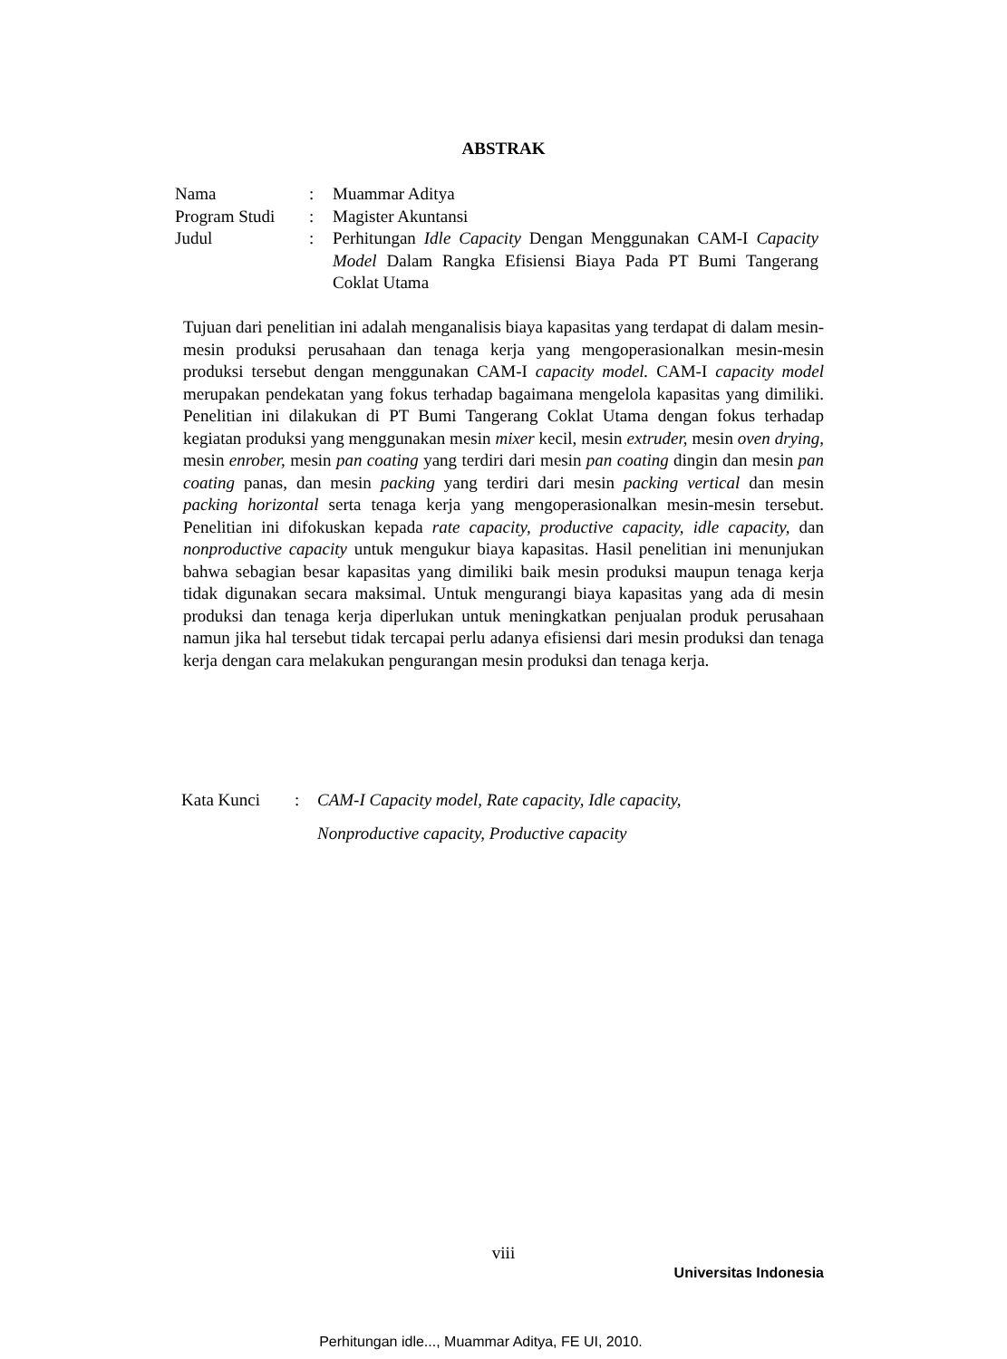ABSTRAK
| Nama | : | Muammar Aditya |
| Program Studi | : | Magister Akuntansi |
| Judul | : | Perhitungan Idle Capacity Dengan Menggunakan CAM-I Capacity Model Dalam Rangka Efisiensi Biaya Pada PT Bumi Tangerang Coklat Utama |
Tujuan dari penelitian ini adalah menganalisis biaya kapasitas yang terdapat di dalam mesin-mesin produksi perusahaan dan tenaga kerja yang mengoperasionalkan mesin-mesin produksi tersebut dengan menggunakan CAM-I capacity model. CAM-I capacity model merupakan pendekatan yang fokus terhadap bagaimana mengelola kapasitas yang dimiliki. Penelitian ini dilakukan di PT Bumi Tangerang Coklat Utama dengan fokus terhadap kegiatan produksi yang menggunakan mesin mixer kecil, mesin extruder, mesin oven drying, mesin enrober, mesin pan coating yang terdiri dari mesin pan coating dingin dan mesin pan coating panas, dan mesin packing yang terdiri dari mesin packing vertical dan mesin packing horizontal serta tenaga kerja yang mengoperasionalkan mesin-mesin tersebut. Penelitian ini difokuskan kepada rate capacity, productive capacity, idle capacity, dan nonproductive capacity untuk mengukur biaya kapasitas. Hasil penelitian ini menunjukan bahwa sebagian besar kapasitas yang dimiliki baik mesin produksi maupun tenaga kerja tidak digunakan secara maksimal. Untuk mengurangi biaya kapasitas yang ada di mesin produksi dan tenaga kerja diperlukan untuk meningkatkan penjualan produk perusahaan namun jika hal tersebut tidak tercapai perlu adanya efisiensi dari mesin produksi dan tenaga kerja dengan cara melakukan pengurangan mesin produksi dan tenaga kerja.
| Kata Kunci | : | CAM-I Capacity model, Rate capacity, Idle capacity, Nonproductive capacity, Productive capacity |
viii
Universitas Indonesia
Perhitungan idle..., Muammar Aditya, FE UI, 2010.